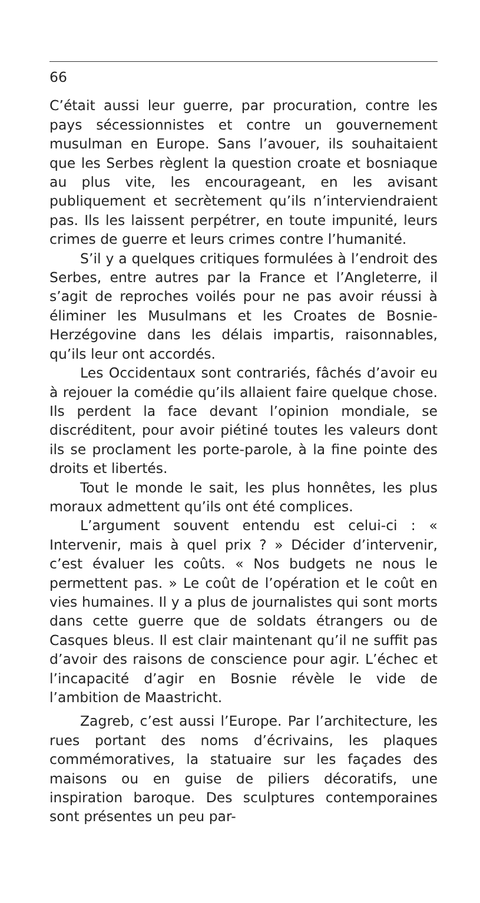66
C’était aussi leur guerre, par procuration, contre les pays sécessionnistes et contre un gouvernement musulman en Europe. Sans l’avouer, ils souhaitaient que les Serbes règlent la question croate et bosniaque au plus vite, les encourageant, en les avisant publiquement et secrètement qu’ils n’interviendraient pas. Ils les laissent perpétrer, en toute impunité, leurs crimes de guerre et leurs crimes contre l’humanité.
S’il y a quelques critiques formulées à l’endroit des Serbes, entre autres par la France et l’Angleterre, il s’agit de reproches voilés pour ne pas avoir réussi à éliminer les Musulmans et les Croates de Bosnie-Herzégovine dans les délais impartis, raisonnables, qu’ils leur ont accordés.
Les Occidentaux sont contrariés, fâchés d’avoir eu à rejouer la comédie qu’ils allaient faire quelque chose. Ils perdent la face devant l’opinion mondiale, se discréditent, pour avoir piétiné toutes les valeurs dont ils se proclament les porte-parole, à la fine pointe des droits et libertés.
Tout le monde le sait, les plus honnêtes, les plus moraux admettent qu’ils ont été complices.
L’argument souvent entendu est celui-ci : « Intervenir, mais à quel prix ? » Décider d’intervenir, c’est évaluer les coûts. « Nos budgets ne nous le permettent pas. » Le coût de l’opération et le coût en vies humaines. Il y a plus de journalistes qui sont morts dans cette guerre que de soldats étrangers ou de Casques bleus. Il est clair maintenant qu’il ne suffit pas d’avoir des raisons de conscience pour agir. L’échec et l’incapacité d’agir en Bosnie révèle le vide de l’ambition de Maastricht.
Zagreb, c’est aussi l’Europe. Par l’architecture, les rues portant des noms d’écrivains, les plaques commémoratives, la statuaire sur les façades des maisons ou en guise de piliers décoratifs, une inspiration baroque. Des sculptures contemporaines sont présentes un peu par-